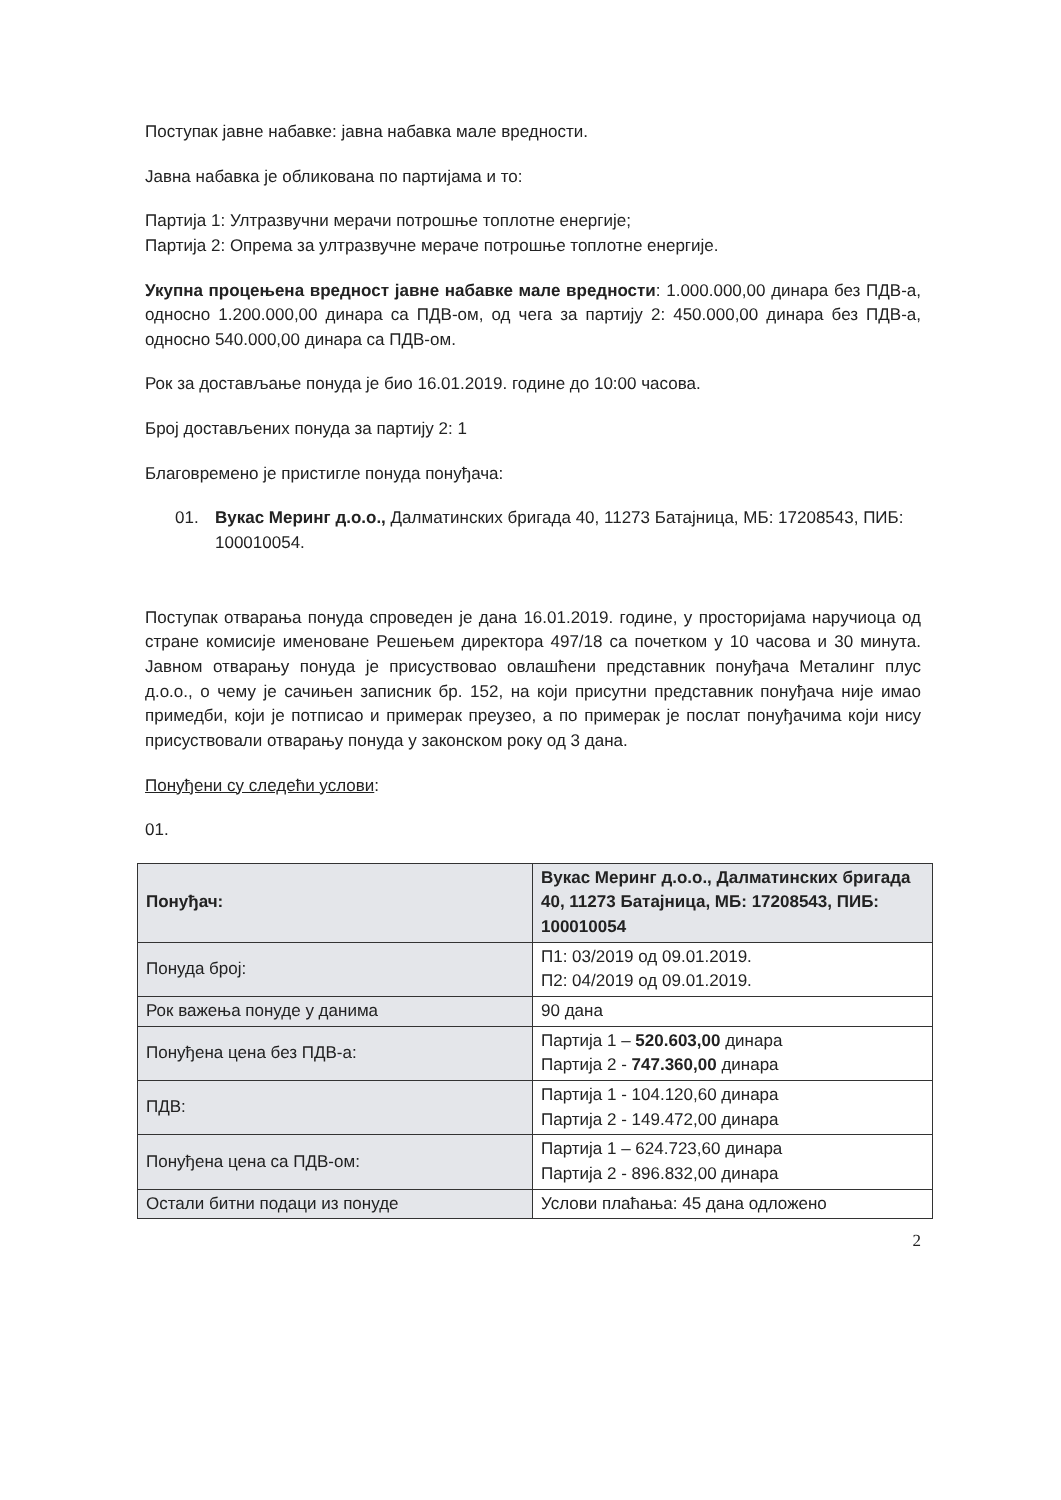Поступак јавне набавке: јавна набавка мале вредности.
Јавна набавка је обликована по партијама и то:
Партија 1: Ултразвучни мерачи потрошње топлотне енергије;
Партија 2: Опрема за ултразвучне мераче потрошње топлотне енергије.
Укупна процењена вредност јавне набавке мале вредности: 1.000.000,00 динара без ПДВ-а, односно 1.200.000,00 динара са ПДВ-ом, од чега за партију 2: 450.000,00 динара без ПДВ-а, односно 540.000,00 динара са ПДВ-ом.
Рок за достављање понуда је био 16.01.2019. године до 10:00 часова.
Број достављених понуда за партију 2: 1
Благовремено је пристигле понуда понуђача:
01. Вукас Меринг д.о.о., Далматинских бригада 40, 11273 Батајница, МБ: 17208543, ПИБ: 100010054.
Поступак отварања понуда спроведен је дана 16.01.2019. године, у просторијама наручиоца од стране комисије именоване Решењем директора 497/18 са почетком у 10 часова и 30 минута. Јавном отварању понуда је присуствовао овлашћени представник понуђача Металинг плус д.о.о., о чему је сачињен записник бр. 152, на који присутни представник понуђача није имао примедби, који је потписао и примерак преузео, а по примерак је послат понуђачима који нису присуствовали отварању понуда у законском року од 3 дана.
Понуђени су следећи услови:
01.
| Понуђач: | Вукас Меринг д.о.о., Далматинских бригада 40, 11273 Батајница, МБ: 17208543, ПИБ: 100010054 |
| Понуда број: | П1: 03/2019 од 09.01.2019. П2: 04/2019 од 09.01.2019. |
| Рок важења понуде у данима | 90 дана |
| Понуђена цена без ПДВ-а: | Партија 1 – 520.603,00 динара Партија 2 - 747.360,00 динара |
| ПДВ: | Партија 1 - 104.120,60 динара Партија 2 - 149.472,00 динара |
| Понуђена цена са ПДВ-ом: | Партија 1 – 624.723,60 динара Партија 2 - 896.832,00 динара |
| Остали битни подаци из понуде | Услови плаћања: 45 дана одложено |
2